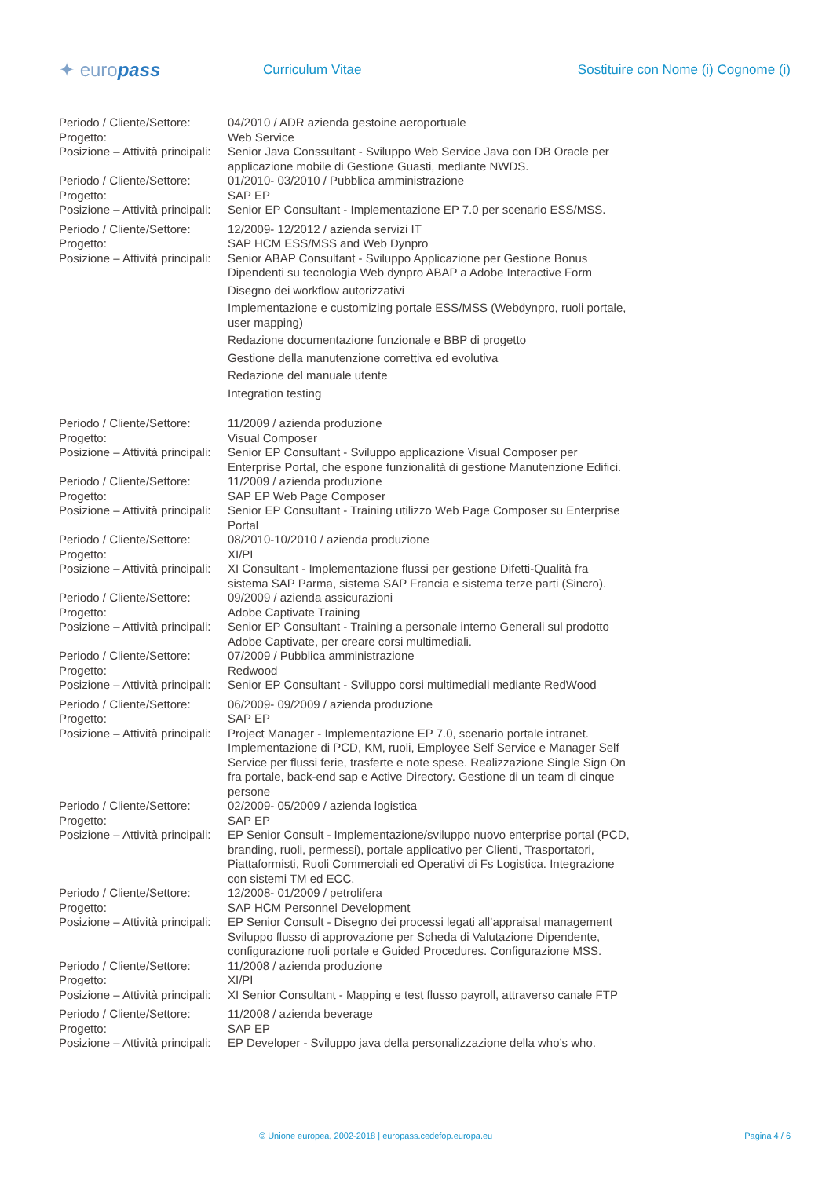✦ europass
Curriculum Vitae
Sostituire con Nome (i) Cognome (i)
Periodo / Cliente/Settore:
04/2010 / ADR azienda gestoine aeroportuale
Progetto: Web Service
Posizione – Attività principali:
Senior Java Conssultant - Sviluppo Web Service Java con DB Oracle per applicazione mobile di Gestione Guasti, mediante NWDS.
Periodo / Cliente/Settore:
01/2010- 03/2010 / Pubblica amministrazione
Progetto: SAP EP
Posizione – Attività principali:
Senior EP Consultant - Implementazione EP 7.0 per scenario ESS/MSS.
Periodo / Cliente/Settore:
12/2009- 12/2012 / azienda servizi IT
Progetto: SAP HCM ESS/MSS and Web Dynpro
Posizione – Attività principali:
Senior ABAP Consultant - Sviluppo Applicazione per Gestione Bonus Dipendenti su tecnologia Web dynpro ABAP a Adobe Interactive Form
Disegno dei workflow autorizzativi
Implementazione e customizing portale ESS/MSS (Webdynpro, ruoli portale, user mapping)
Redazione documentazione funzionale e BBP di progetto
Gestione della manutenzione correttiva ed evolutiva
Redazione del manuale utente
Integration testing
Periodo / Cliente/Settore:
11/2009 / azienda produzione
Progetto: Visual Composer
Posizione – Attività principali:
Senior EP Consultant - Sviluppo applicazione Visual Composer per Enterprise Portal, che espone funzionalità di gestione Manutenzione Edifici.
Periodo / Cliente/Settore:
11/2009 / azienda produzione
Progetto: SAP EP Web Page Composer
Posizione – Attività principali:
Senior EP Consultant - Training utilizzo Web Page Composer su Enterprise Portal
Periodo / Cliente/Settore:
08/2010-10/2010 / azienda produzione
Progetto: XI/PI
Posizione – Attività principali:
XI Consultant - Implementazione flussi per gestione Difetti-Qualità fra sistema SAP Parma, sistema SAP Francia e sistema terze parti (Sincro).
Periodo / Cliente/Settore:
09/2009 / azienda assicurazioni
Progetto: Adobe Captivate Training
Posizione – Attività principali:
Senior EP Consultant - Training a personale interno Generali sul prodotto Adobe Captivate, per creare corsi multimediali.
Periodo / Cliente/Settore:
07/2009 / Pubblica amministrazione
Progetto: Redwood
Posizione – Attività principali:
Senior EP Consultant - Sviluppo corsi multimediali mediante RedWood
Periodo / Cliente/Settore:
06/2009- 09/2009 / azienda produzione
Progetto: SAP EP
Posizione – Attività principali:
Project Manager - Implementazione EP 7.0, scenario portale intranet. Implementazione di PCD, KM, ruoli, Employee Self Service e Manager Self Service per flussi ferie, trasferte e note spese. Realizzazione Single Sign On fra portale, back-end sap e Active Directory. Gestione di un team di cinque persone
Periodo / Cliente/Settore:
02/2009- 05/2009 / azienda logistica
Progetto: SAP EP
Posizione – Attività principali:
EP Senior Consult - Implementazione/sviluppo nuovo enterprise portal (PCD, branding, ruoli, permessi), portale applicativo per Clienti, Trasportatori, Piattaformisti, Ruoli Commerciali ed Operativi di Fs Logistica. Integrazione con sistemi TM ed ECC.
Periodo / Cliente/Settore:
12/2008- 01/2009 / petrolifera
Progetto: SAP HCM Personnel Development
Posizione – Attività principali:
EP Senior Consult - Disegno dei processi legati all’appraisal management Sviluppo flusso di approvazione per Scheda di Valutazione Dipendente, configurazione ruoli portale e Guided Procedures. Configurazione MSS.
Periodo / Cliente/Settore:
11/2008 / azienda produzione
Progetto: XI/PI
Posizione – Attività principali:
XI Senior Consultant - Mapping e test flusso payroll, attraverso canale FTP
Periodo / Cliente/Settore:
11/2008 / azienda beverage
Progetto: SAP EP
Posizione – Attività principali:
EP Developer - Sviluppo java della personalizzazione della who’s who.
© Unione europea, 2002-2018 | europass.cedefop.europa.eu Pagina 4 / 6